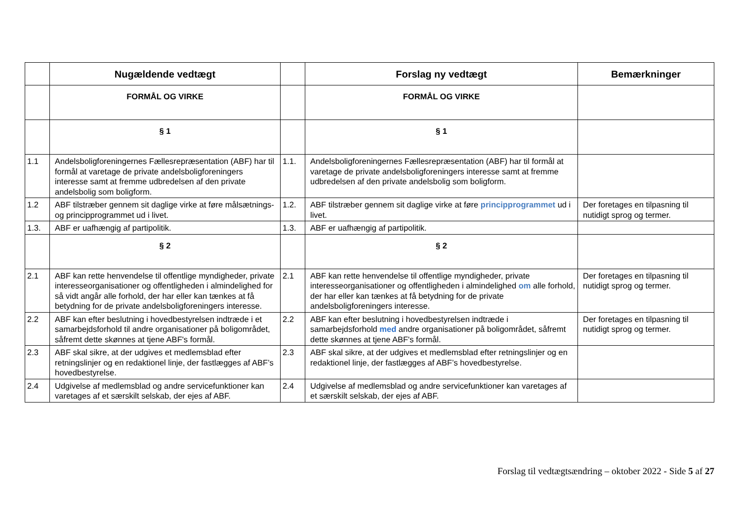| | Nugældende vedtægt | | Forslag ny vedtægt | Bemærkninger |
| --- | --- | --- | --- | --- |
| | FORMÅL OG VIRKE | | FORMÅL OG VIRKE | |
| | § 1 | | § 1 | |
| 1.1 | Andelsboligforeningernes Fællesrepræsentation (ABF) har til formål at varetage de private andelsboligforeningers interesse samt at fremme udbredelsen af den private andelsbolig som boligform. | 1.1. | Andelsboligforeningernes Fællesrepræsentation (ABF) har til formål at varetage de private andelsboligforeningers interesse samt at fremme udbredelsen af den private andelsbolig som boligform. | |
| 1.2 | ABF tilstræber gennem sit daglige virke at føre målsætnings- og principprogrammet ud i livet. | 1.2. | ABF tilstræber gennem sit daglige virke at føre principprogrammet ud i livet. | Der foretages en tilpasning til nutidigt sprog og termer. |
| 1.3. | ABF er uafhængig af partipolitik. | 1.3. | ABF er uafhængig af partipolitik. | |
| | § 2 | | § 2 | |
| 2.1 | ABF kan rette henvendelse til offentlige myndigheder, private interesseorganisationer og offentligheden i almindelighed for så vidt angår alle forhold, der har eller kan tænkes at få betydning for de private andelsboligforeningers interesse. | 2.1 | ABF kan rette henvendelse til offentlige myndigheder, private interesseorganisationer og offentligheden i almindelighed om alle forhold, der har eller kan tænkes at få betydning for de private andelsboligforeningers interesse. | Der foretages en tilpasning til nutidigt sprog og termer. |
| 2.2 | ABF kan efter beslutning i hovedbestyrelsen indtræde i et samarbejdsforhold til andre organisationer på boligområdet, såfremt dette skønnes at tjene ABF's formål. | 2.2 | ABF kan efter beslutning i hovedbestyrelsen indtræde i samarbejdsforhold med andre organisationer på boligområdet, såfremt dette skønnes at tjene ABF's formål. | Der foretages en tilpasning til nutidigt sprog og termer. |
| 2.3 | ABF skal sikre, at der udgives et medlemsblad efter retningslinjer og en redaktionel linje, der fastlægges af ABF’s hovedbestyrelse. | 2.3 | ABF skal sikre, at der udgives et medlemsblad efter retningslinjer og en redaktionel linje, der fastlægges af ABF’s hovedbestyrelse. | |
| 2.4 | Udgivelse af medlemsblad og andre servicefunktioner kan varetages af et særskilt selskab, der ejes af ABF. | 2.4 | Udgivelse af medlemsblad og andre servicefunktioner kan varetages af et særskilt selskab, der ejes af ABF. | |
Forslag til vedtægtsændring – oktober 2022 - Side 5 af 27